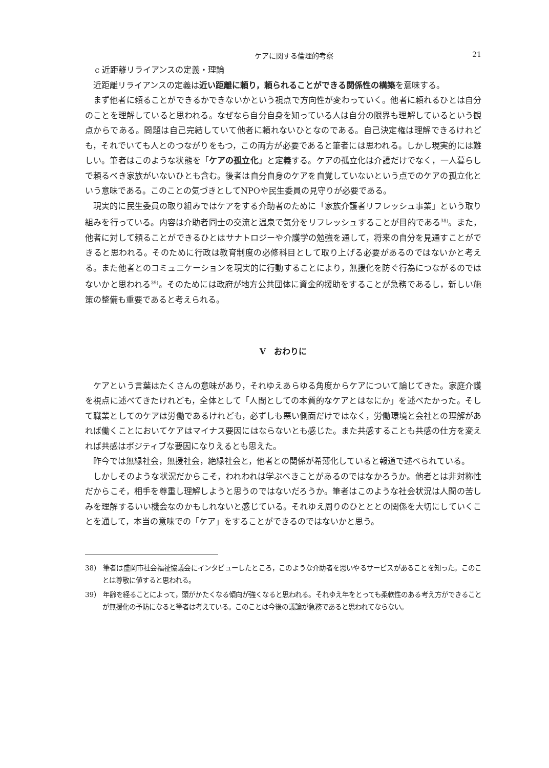ケアに関する倫理的考察 21
c 近距離リライアンスの定義・理論
近距離リライアンスの定義は近い距離に頼り，頼られることができる関係性の構築を意味する。
まず他者に頼ることができるかできないかという視点で方向性が変わっていく。他者に頼れるひとは自分のことを理解していると思われる。なぜなら自分自身を知っている人は自分の限界も理解しているという観点からである。問題は自己完結していて他者に頼れないひとなのである。自己決定権は理解できるけれども，それでいても人とのつながりをもつ，この両方が必要であると筆者には思われる。しかし現実的には難しい。筆者はこのような状態を「ケアの孤立化」と定義する。ケアの孤立化は介護だけでなく，一人暮らしで頼るべき家族がいないひとも含む。後者は自分自身のケアを自覚していないという点でのケアの孤立化という意味である。このことの気づきとしてNPOや民生委員の見守りが必要である。
現実的に民生委員の取り組みではケアをする介助者のために「家族介護者リフレッシュ事業」という取り組みを行っている。内容は介助者同士の交流と温泉で気分をリフレッシュすることが目的である<sup>38)</sup>。また，他者に対して頼ることができるひとはサナトロジーや介護学の勉強を通して，将来の自分を見通すことができると思われる。そのために行政は教育制度の必修科目として取り上げる必要があるのではないかと考える。また他者とのコミュニケーションを現実的に行動することにより，無援化を防ぐ行為につながるのではないかと思われる<sup>39)</sup>。そのためには政府が地方公共団体に資金的援助をすることが急務であるし，新しい施策の整備も重要であると考えられる。
V　おわりに
ケアという言葉はたくさんの意味があり，それゆえあらゆる角度からケアについて論じてきた。家庭介護を視点に述べてきたけれども，全体として「人間としての本質的なケアとはなにか」を述べたかった。そして職業としてのケアは労働であるけれども，必ずしも悪い側面だけではなく，労働環境と会社との理解があれば働くことにおいてケアはマイナス要因にはならないとも感じた。また共感することも共感の仕方を変えれば共感はポジティブな要因になりえるとも思えた。
昨今では無縁社会，無援社会，絶縁社会と，他者との関係が希薄化していると報道で述べられている。
しかしそのような状況だからこそ，われわれは学ぶべきことがあるのではなかろうか。他者とは非対称性だからこそ，相手を尊重し理解しようと思うのではないだろうか。筆者はこのような社会状況は人間の苦しみを理解するいい機会なのかもしれないと感じている。それゆえ周りのひとととの関係を大切にしていくことを通して，本当の意味での「ケア」をすることができるのではないかと思う。
38） 筆者は盛岡市社会福祉協議会にインタビューしたところ，このような介助者を思いやるサービスがあることを知った。このことは尊敬に値すると思われる。
39） 年齢を経ることによって，頭がかたくなる傾向が強くなると思われる。それゆえ年をとっても柔軟性のある考え方ができることが無援化の予防になると筆者は考えている。このことは今後の議論が急務であると思われてならない。